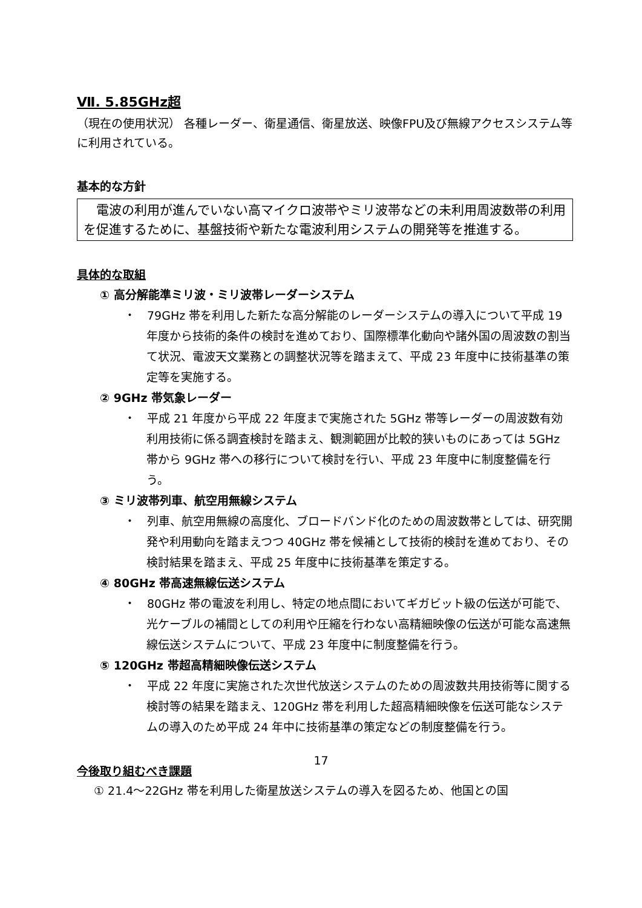Ⅶ. 5.85GHz超
（現在の使用状況） 各種レーダー、衛星通信、衛星放送、映像FPU及び無線アクセスシステム等に利用されている。
基本的な方針
　電波の利用が進んでいない高マイクロ波帯やミリ波帯などの未利用周波数帯の利用を促進するために、基盤技術や新たな電波利用システムの開発等を推進する。
具体的な取組
① 高分解能準ミリ波・ミリ波帯レーダーシステム
・　79GHz 帯を利用した新たな高分解能のレーダーシステムの導入について平成 19 年度から技術的条件の検討を進めており、国際標準化動向や諸外国の周波数の割当て状況、電波天文業務との調整状況等を踏まえて、平成 23 年度中に技術基準の策定等を実施する。
② 9GHz 帯気象レーダー
・　平成 21 年度から平成 22 年度まで実施された 5GHz 帯等レーダーの周波数有効利用技術に係る調査検討を踏まえ、観測範囲が比較的狭いものにあっては 5GHz 帯から 9GHz 帯への移行について検討を行い、平成 23 年度中に制度整備を行う。
③ ミリ波帯列車、航空用無線システム
・　列車、航空用無線の高度化、ブロードバンド化のための周波数帯としては、研究開発や利用動向を踏まえつつ 40GHz 帯を候補として技術的検討を進めており、その検討結果を踏まえ、平成 25 年度中に技術基準を策定する。
④ 80GHz 帯高速無線伝送システム
・　80GHz 帯の電波を利用し、特定の地点間においてギガビット級の伝送が可能で、光ケーブルの補間としての利用や圧縮を行わない高精細映像の伝送が可能な高速無線伝送システムについて、平成 23 年度中に制度整備を行う。
⑤ 120GHz 帯超高精細映像伝送システム
・　平成 22 年度に実施された次世代放送システムのための周波数共用技術等に関する検討等の結果を踏まえ、120GHz 帯を利用した超高精細映像を伝送可能なシステムの導入のため平成 24 年中に技術基準の策定などの制度整備を行う。
今後取り組むべき課題
① 21.4～22GHz 帯を利用した衛星放送システムの導入を図るため、他国との国
17